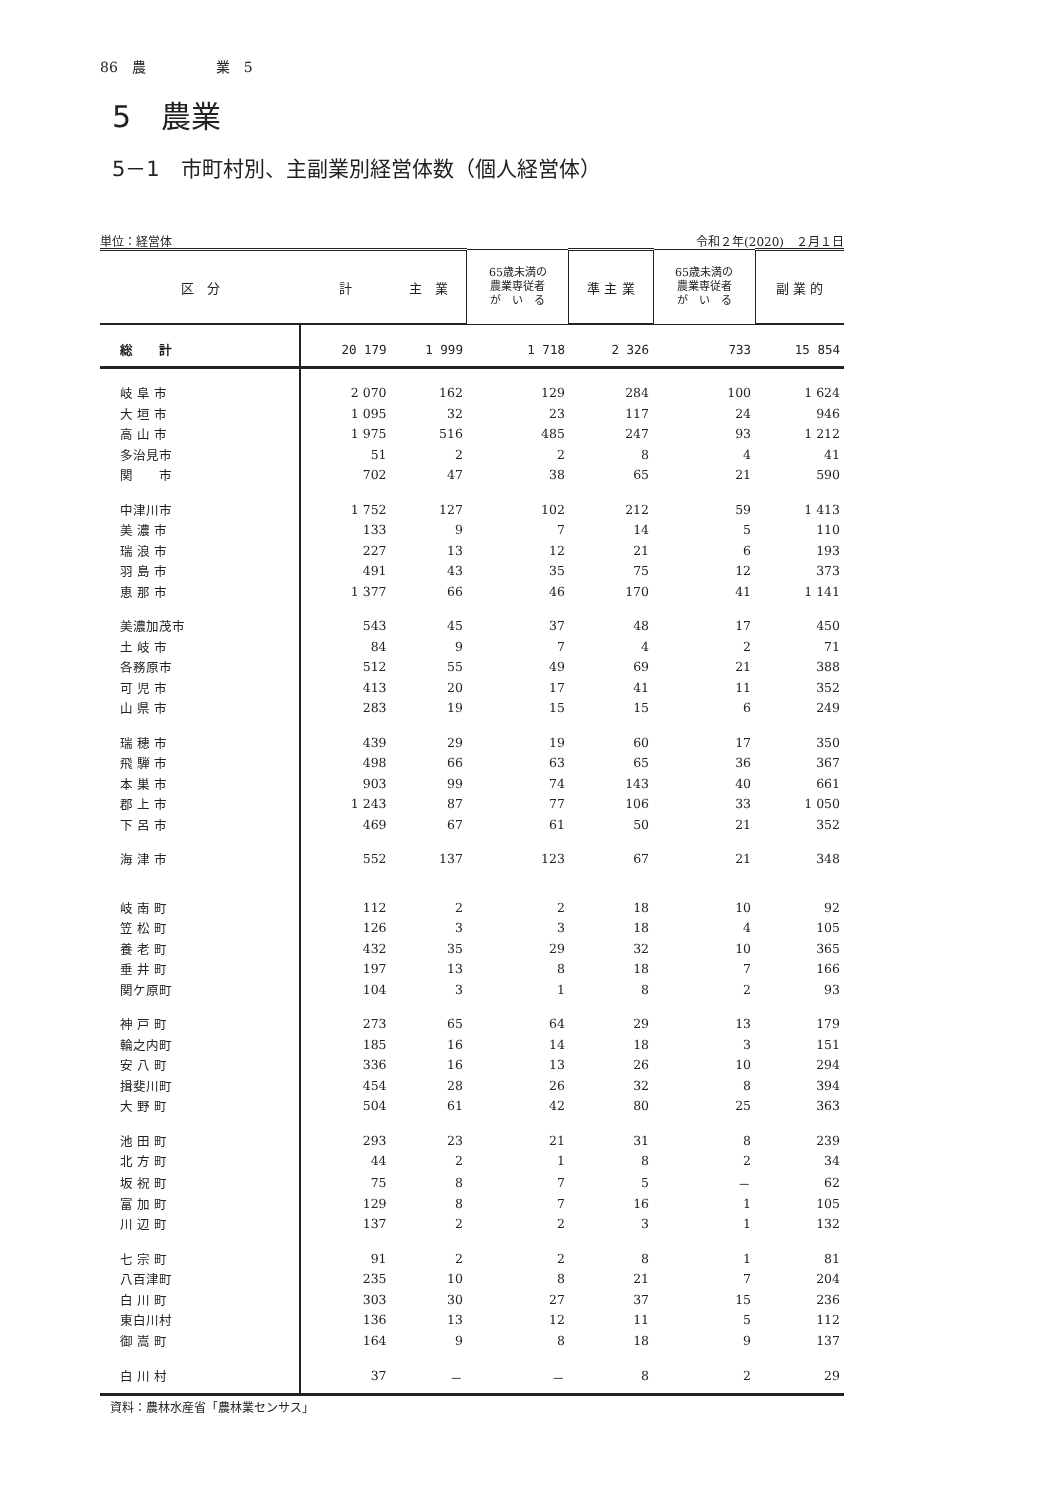86　農　　　　　業　5
5　農業
5－1　市町村別、主副業別経営体数（個人経営体）
単位：経営体 令和２年(2020)　２月１日
| 区 分 | 計 | 主 業 | 65歳未満の 農業専従者 が い る | 準 主 業 | 65歳未満の 農業専従者 が い る | 副 業 的 |
| --- | --- | --- | --- | --- | --- | --- |
| 総 計 | 20 179 | 1 999 | 1 718 | 2 326 | 733 | 15 854 |
| 岐 阜 市 | 2 070 | 162 | 129 | 284 | 100 | 1 624 |
| 大 垣 市 | 1 095 | 32 | 23 | 117 | 24 | 946 |
| 高 山 市 | 1 975 | 516 | 485 | 247 | 93 | 1 212 |
| 多治見市 | 51 | 2 | 2 | 8 | 4 | 41 |
| 関 市 | 702 | 47 | 38 | 65 | 21 | 590 |
| 中津川市 | 1 752 | 127 | 102 | 212 | 59 | 1 413 |
| 美 濃 市 | 133 | 9 | 7 | 14 | 5 | 110 |
| 瑞 浪 市 | 227 | 13 | 12 | 21 | 6 | 193 |
| 羽 島 市 | 491 | 43 | 35 | 75 | 12 | 373 |
| 恵 那 市 | 1 377 | 66 | 46 | 170 | 41 | 1 141 |
| 美濃加茂市 | 543 | 45 | 37 | 48 | 17 | 450 |
| 土 岐 市 | 84 | 9 | 7 | 4 | 2 | 71 |
| 各務原市 | 512 | 55 | 49 | 69 | 21 | 388 |
| 可 児 市 | 413 | 20 | 17 | 41 | 11 | 352 |
| 山 県 市 | 283 | 19 | 15 | 15 | 6 | 249 |
| 瑞 穂 市 | 439 | 29 | 19 | 60 | 17 | 350 |
| 飛 騨 市 | 498 | 66 | 63 | 65 | 36 | 367 |
| 本 巣 市 | 903 | 99 | 74 | 143 | 40 | 661 |
| 郡 上 市 | 1 243 | 87 | 77 | 106 | 33 | 1 050 |
| 下 呂 市 | 469 | 67 | 61 | 50 | 21 | 352 |
| 海 津 市 | 552 | 137 | 123 | 67 | 21 | 348 |
| 岐 南 町 | 112 | 2 | 2 | 18 | 10 | 92 |
| 笠 松 町 | 126 | 3 | 3 | 18 | 4 | 105 |
| 養 老 町 | 432 | 35 | 29 | 32 | 10 | 365 |
| 垂 井 町 | 197 | 13 | 8 | 18 | 7 | 166 |
| 関ケ原町 | 104 | 3 | 1 | 8 | 2 | 93 |
| 神 戸 町 | 273 | 65 | 64 | 29 | 13 | 179 |
| 輪之内町 | 185 | 16 | 14 | 18 | 3 | 151 |
| 安 八 町 | 336 | 16 | 13 | 26 | 10 | 294 |
| 揖斐川町 | 454 | 28 | 26 | 32 | 8 | 394 |
| 大 野 町 | 504 | 61 | 42 | 80 | 25 | 363 |
| 池 田 町 | 293 | 23 | 21 | 31 | 8 | 239 |
| 北 方 町 | 44 | 2 | 1 | 8 | 2 | 34 |
| 坂 祝 町 | 75 | 8 | 7 | 5 | － | 62 |
| 富 加 町 | 129 | 8 | 7 | 16 | 1 | 105 |
| 川 辺 町 | 137 | 2 | 2 | 3 | 1 | 132 |
| 七 宗 町 | 91 | 2 | 2 | 8 | 1 | 81 |
| 八百津町 | 235 | 10 | 8 | 21 | 7 | 204 |
| 白 川 町 | 303 | 30 | 27 | 37 | 15 | 236 |
| 東白川村 | 136 | 13 | 12 | 11 | 5 | 112 |
| 御 嵩 町 | 164 | 9 | 8 | 18 | 9 | 137 |
| 白 川 村 | 37 | － | － | 8 | 2 | 29 |
資料：農林水産省「農林業センサス」